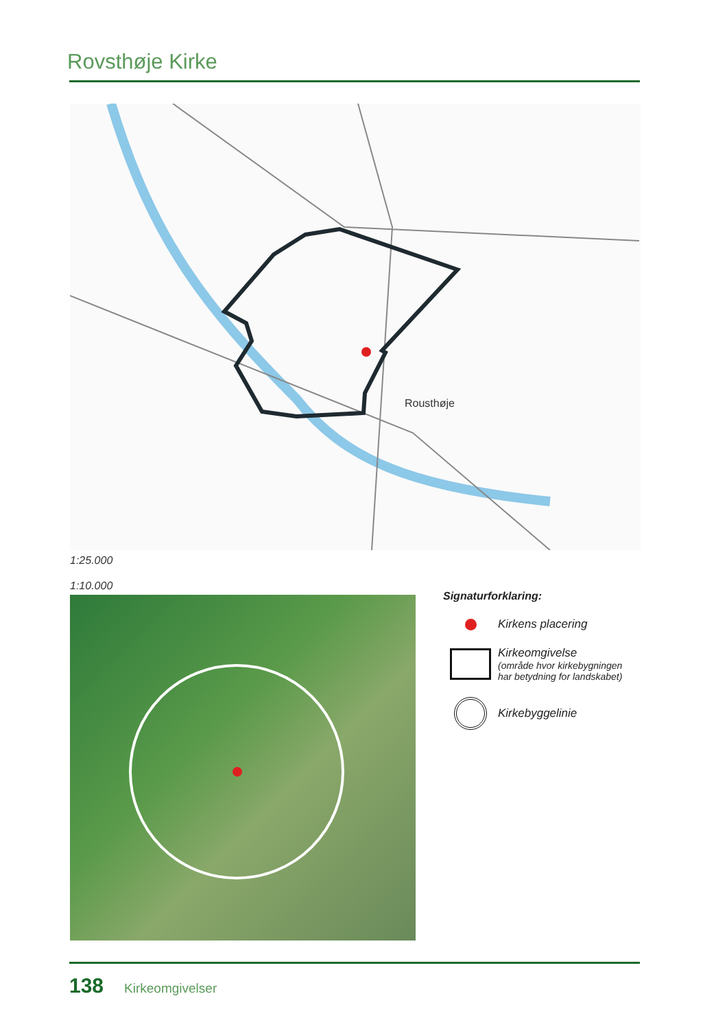Rovsthøje Kirke
Rousthøje
1:25.000
1:10.000
Signaturforklaring:
Kirkens placering
Kirkeomgivelse
(område hvor kirkebygningen
har betydning for landskabet)
Kirkebyggelinie
138 Kirkeomgivelser